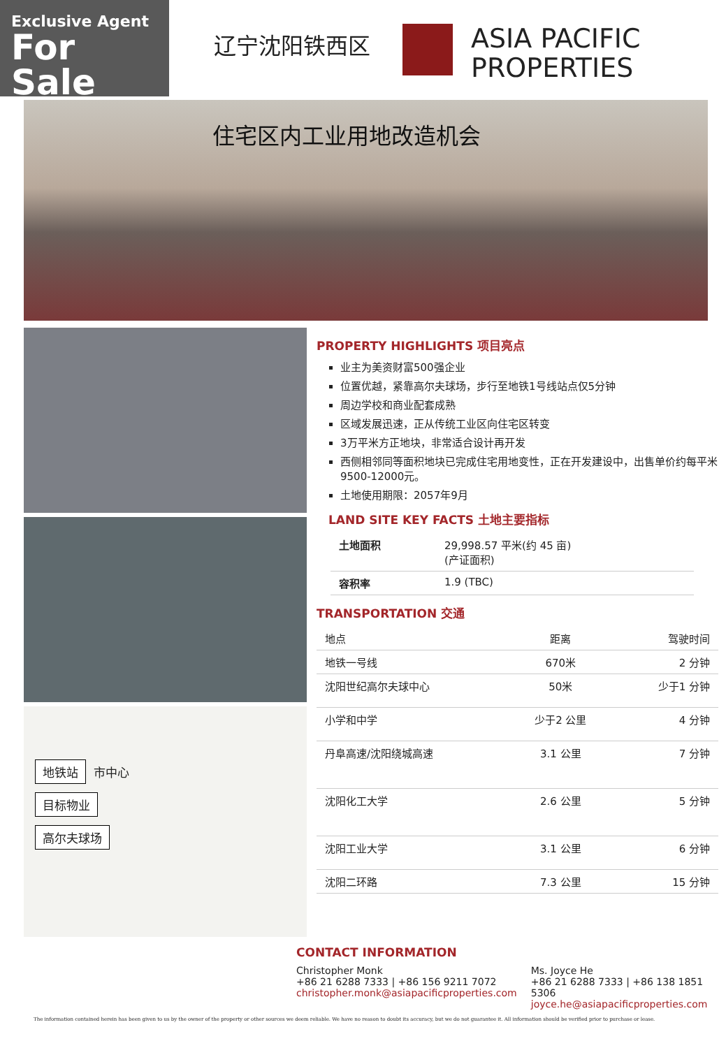Exclusive Agent
For Sale
辽宁沈阳铁西区
ASIA PACIFIC
PROPERTIES
住宅区内工业用地改造机会
地铁站 市中心
目标物业
高尔夫球场
PROPERTY HIGHLIGHTS 项目亮点
业主为美资财富500强企业
位置优越，紧靠高尔夫球场，步行至地铁1号线站点仅5分钟
周边学校和商业配套成熟
区域发展迅速，正从传统工业区向住宅区转变
3万平米方正地块，非常适合设计再开发
西侧相邻同等面积地块已完成住宅用地变性，正在开发建设中，出售单价约每平米9500-12000元。
土地使用期限：2057年9月
LAND SITE KEY FACTS 土地主要指标
| 土地面积 | 29,998.57 平米(约 45 亩) (产证面积) |
| 容积率 | 1.9 (TBC) |
TRANSPORTATION 交通
| 地点 | 距离 | 驾驶时间 |
| --- | --- | --- |
| 地铁一号线 | 670米 | 2 分钟 |
| 沈阳世纪高尔夫球中心 | 50米 | 少于1 分钟 |
| 小学和中学 | 少于2 公里 | 4 分钟 |
| 丹阜高速/沈阳绕城高速 | 3.1 公里 | 7 分钟 |
| 沈阳化工大学 | 2.6 公里 | 5 分钟 |
| 沈阳工业大学 | 3.1 公里 | 6 分钟 |
| 沈阳二环路 | 7.3 公里 | 15 分钟 |
CONTACT INFORMATION
Christopher Monk
+86 21 6288 7333 | +86 156 9211 7072
christopher.monk@asiapacificproperties.com
Ms. Joyce He
+86 21 6288 7333 | +86 138 1851 5306
joyce.he@asiapacificproperties.com
The information contained herein has been given to us by the owner of the property or other sources we deem reliable. We have no reason to doubt its accuracy, but we do not guarantee it. All information should be verified prior to purchase or lease.